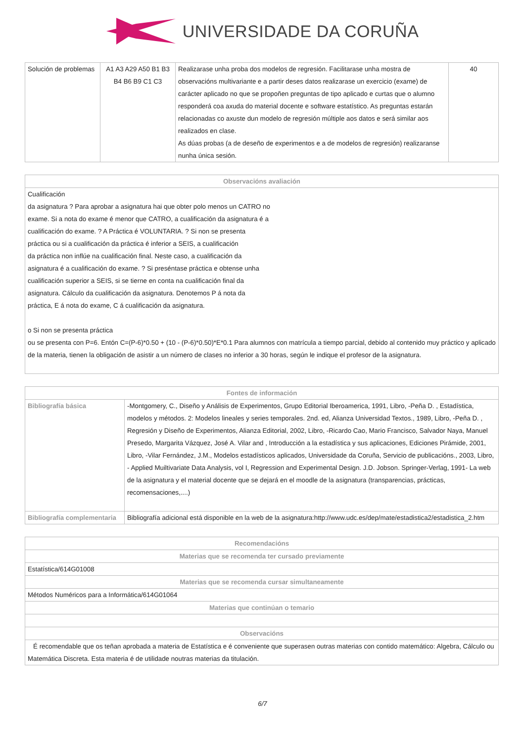UNIVERSIDADE DA CORUÑA
| Solución de problemas | A1 A3 A29 A50 B1 B3 B4 B6 B9 C1 C3 | Realizarase unha proba dos modelos de regresión. Facilitarase unha mostra de observacións multivariante e a partir deses datos realizarase un exercicio (exame) de carácter aplicado no que se propoñen preguntas de tipo aplicado e curtas que o alumno responderá coa axuda do material docente e software estatístico. As preguntas estarán relacionadas co axuste dun modelo de regresión múltiple aos datos e será similar aos realizados en clase. As dúas probas (a de deseño de experimentos e a de modelos de regresión) realizaranse nunha única sesión. | 40 |
| Observacións avaliación |
| --- |
| Cualificación da asignatura ? Para aprobar a asignatura hai que obter polo menos un CATRO no exame. Si a nota do exame é menor que CATRO, a cualificación da asignatura é a cualificación do exame. ? A Práctica é VOLUNTARIA. ? Si non se presenta práctica ou si a cualificación da práctica é inferior a SEIS, a cualificación da práctica non inflúe na cualificación final. Neste caso, a cualificación da asignatura é a cualificación do exame. ? Si preséntase práctica e obtense unha cualificación superior a SEIS, si se tierne en conta na cualificación final da asignatura. Cálculo da cualificación da asignatura. Denotemos P á nota da práctica, E á nota do exame, C á cualificación da asignatura. o Si non se presenta práctica ou se presenta con P=6. Entón C=(P-6)*0.50 + (10 - (P-6)*0.50)*E*0.1 Para alumnos con matrícula a tiempo parcial, debido al contenido muy práctico y aplicado de la materia, tienen la obligación de asistir a un número de clases no inferior a 30 horas, según le indique el profesor de la asignatura. |
| Fontes de información | |
| --- | --- |
| Bibliografía básica | -Montgomery, C., Diseño y Análisis de Experimentos, Grupo Editorial Iberoamerica, 1991, Libro, -Peña D. , Estadística, modelos y métodos. 2: Modelos lineales y series temporales. 2nd. ed, Alianza Universidad Textos., 1989, Libro, -Peña D. , Regresión y Diseño de Experimentos, Alianza Editorial, 2002, Libro, -Ricardo Cao, Mario Francisco, Salvador Naya, Manuel Presedo, Margarita Vázquez, José A. Vilar and , Introducción a la estadística y sus aplicaciones, Ediciones Pirámide, 2001, Libro, -Vilar Fernández, J.M., Modelos estadísticos aplicados, Universidade da Coruña, Servicio de publicacións., 2003, Libro, - Applied Muiltivariate Data Analysis, vol I, Regression and Experimental Design. J.D. Jobson. Springer-Verlag, 1991- La web de la asignatura y el material docente que se dejará en el moodle de la asignatura (transparencias, prácticas, recomensaciones,....) |
| Bibliografía complementaria | Bibliografía adicional está disponible en la web de la asignatura:http://www.udc.es/dep/mate/estadistica2/estadistica_2.htm |
| Recomendacións |
| --- |
| Materias que se recomenda ter cursado previamente |
| Estatística/614G01008 |
| Materias que se recomenda cursar simultaneamente |
| Métodos Numéricos para a Informática/614G01064 |
| Materias que continúan o temario |
| Observacións |
| É recomendable que os teñan aprobada a materia de Estatística e é conveniente que superasen outras materias con contido matemático: Algebra, Cálculo ou Matemática Discreta. Esta materia é de utilidade noutras materias da titulación. |
6/7